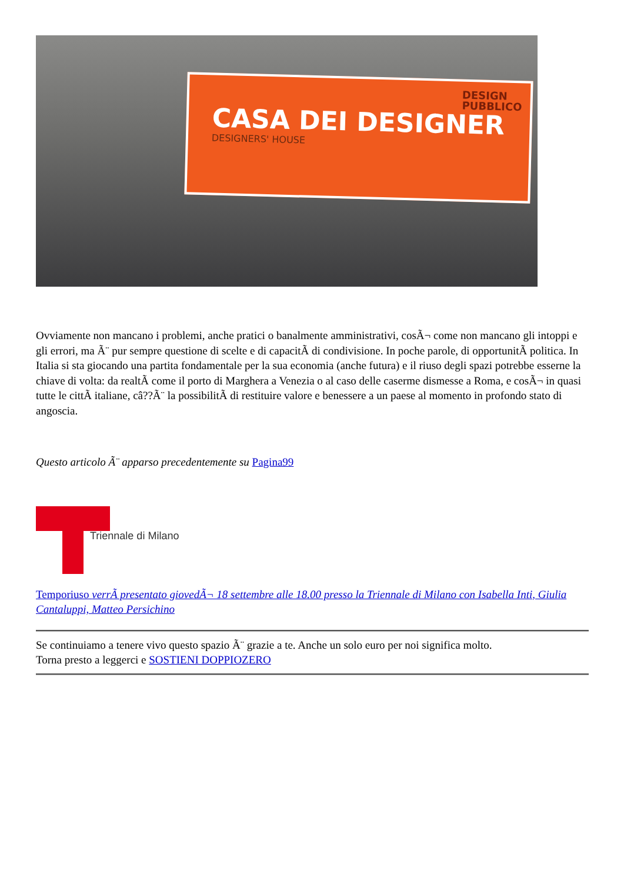DESIGN
PUBBLICO
CASA DEI DESIGNER
DESIGNERS' HOUSE
Ovviamente non mancano i problemi, anche pratici o banalmente amministrativi, cosÃ¬ come non mancano gli intoppi e gli errori, ma Ã¨ pur sempre questione di scelte e di capacitÃ di condivisione. In poche parole, di opportunitÃ politica. In Italia si sta giocando una partita fondamentale per la sua economia (anche futura) e il riuso degli spazi potrebbe esserne la chiave di volta: da realtÃ come il porto di Marghera a Venezia o al caso delle caserme dismesse a Roma, e cosÃ¬ in quasi tutte le cittÃ italiane, câ??Ã¨ la possibilitÃ di restituire valore e benessere a un paese al momento in profondo stato di angoscia.
Questo articolo Ã¨ apparso precedentemente su Pagina99
Triennale di Milano
Temporiuso verrÃ presentato giovedÃ¬ 18 settembre alle 18.00 presso la Triennale di Milano con Isabella Inti, Giulia Cantaluppi, Matteo Persichino
Se continuiamo a tenere vivo questo spazio Ã¨ grazie a te. Anche un solo euro per noi significa molto.
Torna presto a leggerci e SOSTIENI DOPPIOZERO